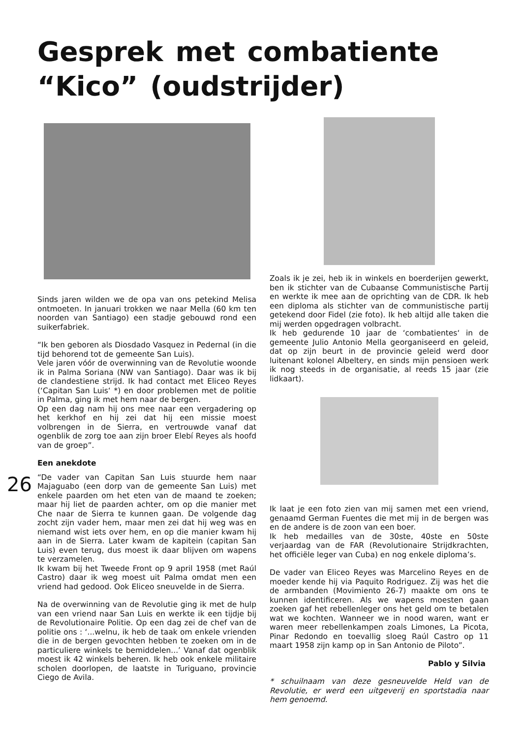Gesprek met combatiente “Kico” (oudstrijder)
Sinds jaren wilden we de opa van ons petekind Melisa ontmoeten. In januari trokken we naar Mella (60 km ten noorden van Santiago) een stadje gebouwd rond een suikerfabriek.
“Ik ben geboren als Diosdado Vasquez in Pedernal (in die tijd behorend tot de gemeente San Luis).
Vele jaren vóór de overwinning van de Revolutie woonde ik in Palma Soriana (NW van Santiago). Daar was ik bij de clandestiene strijd. Ik had contact met Eliceo Reyes (‘Capitan San Luis‘ *) en door problemen met de politie in Palma, ging ik met hem naar de bergen.
Op een dag nam hij ons mee naar een vergadering op het kerkhof en hij zei dat hij een missie moest volbrengen in de Sierra, en vertrouwde vanaf dat ogenblik de zorg toe aan zijn broer Elebí Reyes als hoofd van de groep”.
Een anekdote
“De vader van Capitan San Luis stuurde hem naar Majaguabo (een dorp van de gemeente San Luis) met enkele paarden om het eten van de maand te zoeken; maar hij liet de paarden achter, om op die manier met Che naar de Sierra te kunnen gaan. De volgende dag zocht zijn vader hem, maar men zei dat hij weg was en niemand wist iets over hem, en op die manier kwam hij aan in de Sierra. Later kwam de kapitein (capitan San Luis) even terug, dus moest ik daar blijven om wapens te verzamelen.
Ik kwam bij het Tweede Front op 9 april 1958 (met Raúl Castro) daar ik weg moest uit Palma omdat men een vriend had gedood. Ook Eliceo sneuvelde in de Sierra.
Na de overwinning van de Revolutie ging ik met de hulp van een vriend naar San Luis en werkte ik een tijdje bij de Revolutionaire Politie. Op een dag zei de chef van de politie ons : ‘...welnu, ik heb de taak om enkele vrienden die in de bergen gevochten hebben te zoeken om in de particuliere winkels te bemiddelen...’ Vanaf dat ogenblik moest ik 42 winkels beheren. Ik heb ook enkele militaire scholen doorlopen, de laatste in Turiguano, provincie Ciego de Avila.
26
Zoals ik je zei, heb ik in winkels en boerderijen gewerkt, ben ik stichter van de Cubaanse Communistische Partij en werkte ik mee aan de oprichting van de CDR. Ik heb een diploma als stichter van de communistische partij getekend door Fidel (zie foto). Ik heb altijd alle taken die mij werden opgedragen volbracht.
Ik heb gedurende 10 jaar de ‘combatientes‘ in de gemeente Julio Antonio Mella georganiseerd en geleid, dat op zijn beurt in de provincie geleid werd door luitenant kolonel Albeltery, en sinds mijn pensioen werk ik nog steeds in de organisatie, al reeds 15 jaar (zie lidkaart).
Ik laat je een foto zien van mij samen met een vriend, genaamd German Fuentes die met mij in de bergen was en de andere is de zoon van een boer.
Ik heb medailles van de 30ste, 40ste en 50ste verjaardag van de FAR (Revolutionaire Strijdkrachten, het officiële leger van Cuba) en nog enkele diploma’s.
De vader van Eliceo Reyes was Marcelino Reyes en de moeder kende hij via Paquito Rodriguez. Zij was het die de armbanden (Movimiento 26-7) maakte om ons te kunnen identificeren. Als we wapens moesten gaan zoeken gaf het rebellenleger ons het geld om te betalen wat we kochten. Wanneer we in nood waren, want er waren meer rebellenkampen zoals Limones, La Picota, Pinar Redondo en toevallig sloeg Raúl Castro op 11 maart 1958 zijn kamp op in San Antonio de Piloto”.
Pablo y Silvia
* schuilnaam van deze gesneuvelde Held van de Revolutie, er werd een uitgeverij en sportstadia naar hem genoemd.